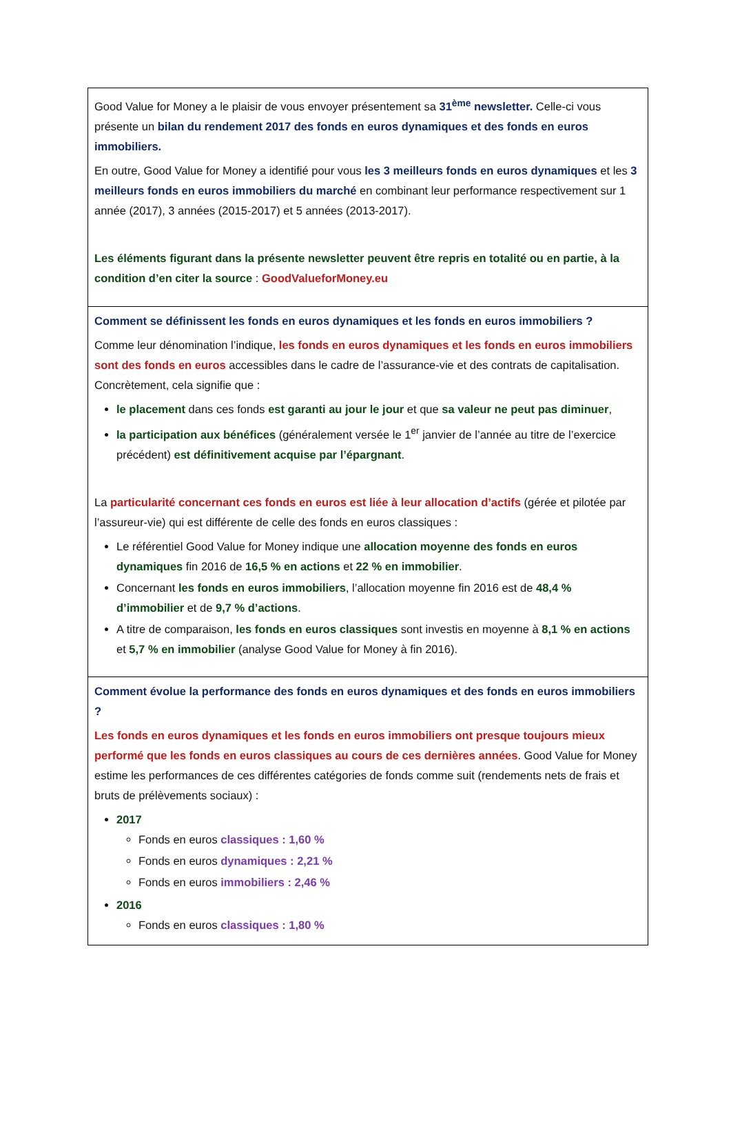Good Value for Money a le plaisir de vous envoyer présentement sa 31<sup>ème</sup> newsletter. Celle-ci vous présente un bilan du rendement 2017 des fonds en euros dynamiques et des fonds en euros immobiliers.
En outre, Good Value for Money a identifié pour vous les 3 meilleurs fonds en euros dynamiques et les 3 meilleurs fonds en euros immobiliers du marché en combinant leur performance respectivement sur 1 année (2017), 3 années (2015-2017) et 5 années (2013-2017).
Les éléments figurant dans la présente newsletter peuvent être repris en totalité ou en partie, à la condition d’en citer la source : GoodValueforMoney.eu
Comment se définissent les fonds en euros dynamiques et les fonds en euros immobiliers ?
Comme leur dénomination l’indique, les fonds en euros dynamiques et les fonds en euros immobiliers sont des fonds en euros accessibles dans le cadre de l’assurance-vie et des contrats de capitalisation. Concrètement, cela signifie que :
le placement dans ces fonds est garanti au jour le jour et que sa valeur ne peut pas diminuer,
la participation aux bénéfices (généralement versée le 1<sup>er</sup> janvier de l’année au titre de l’exercice précédent) est définitivement acquise par l’épargnant.
La particularité concernant ces fonds en euros est liée à leur allocation d’actifs (gérée et pilotée par l’assureur-vie) qui est différente de celle des fonds en euros classiques :
Le référentiel Good Value for Money indique une allocation moyenne des fonds en euros dynamiques fin 2016 de 16,5 % en actions et 22 % en immobilier.
Concernant les fonds en euros immobiliers, l’allocation moyenne fin 2016 est de 48,4 % d’immobilier et de 9,7 % d’actions.
A titre de comparaison, les fonds en euros classiques sont investis en moyenne à 8,1 % en actions et 5,7 % en immobilier (analyse Good Value for Money à fin 2016).
Comment évolue la performance des fonds en euros dynamiques et des fonds en euros immobiliers ?
Les fonds en euros dynamiques et les fonds en euros immobiliers ont presque toujours mieux performé que les fonds en euros classiques au cours de ces dernières années. Good Value for Money estime les performances de ces différentes catégories de fonds comme suit (rendements nets de frais et bruts de prélèvements sociaux) :
2017
Fonds en euros classiques : 1,60 %
Fonds en euros dynamiques : 2,21 %
Fonds en euros immobiliers : 2,46 %
2016
Fonds en euros classiques : 1,80 %